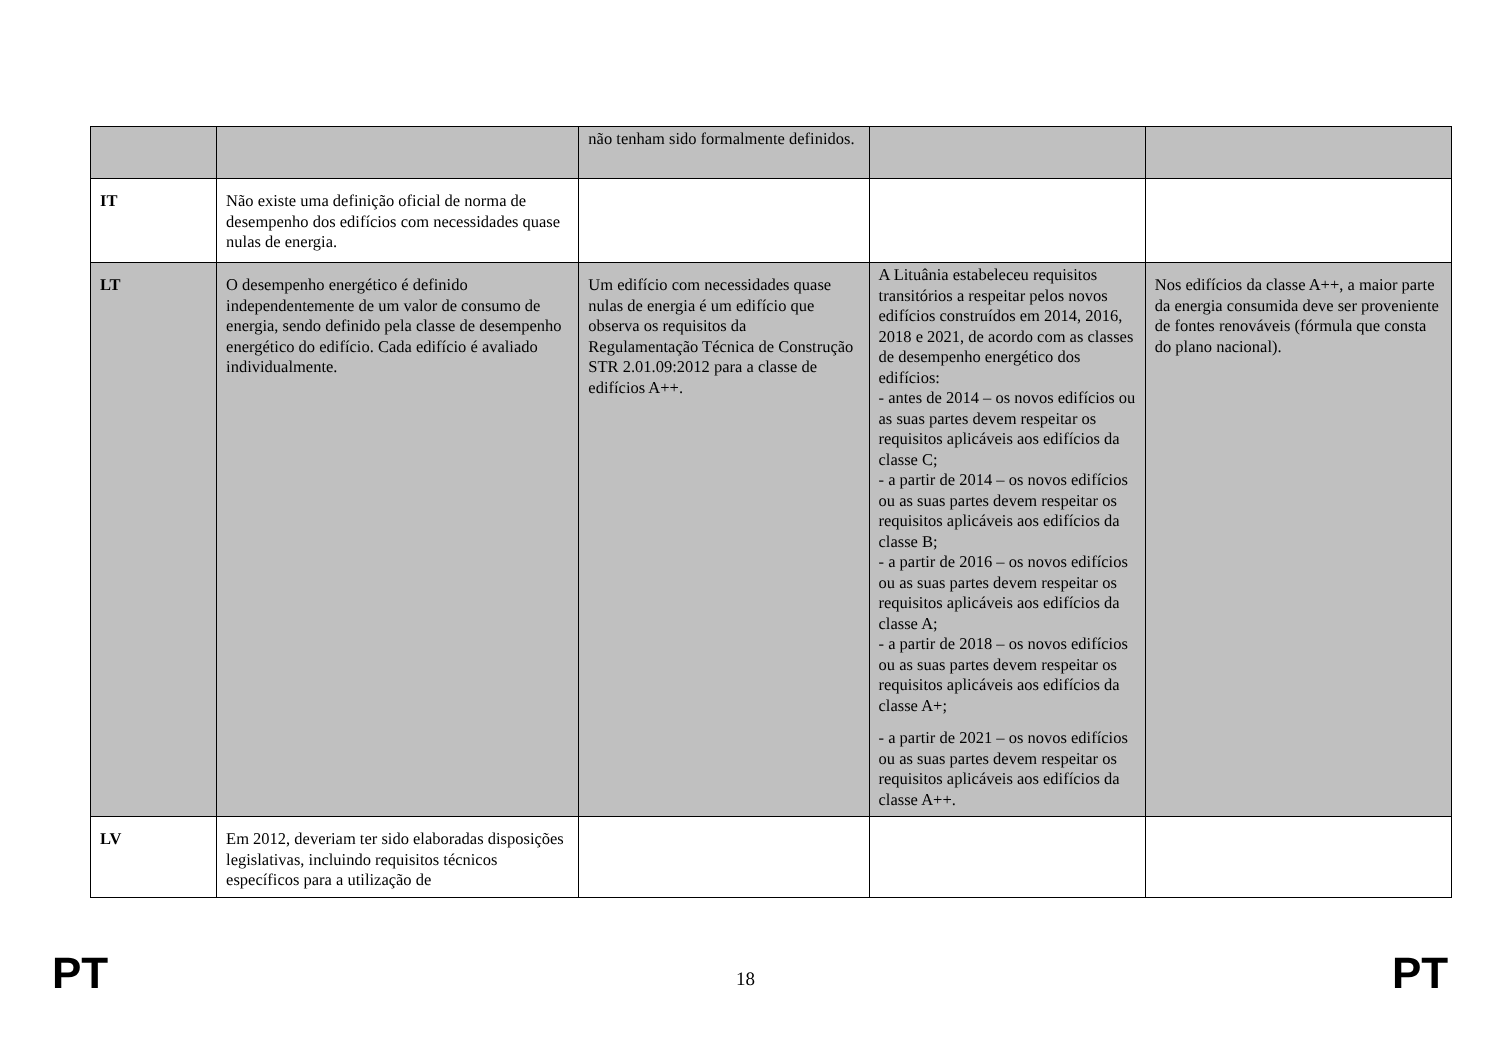| | | não tenham sido formalmente definidos. | | |
| IT | Não existe uma definição oficial de norma de desempenho dos edifícios com necessidades quase nulas de energia. | | | |
| LT | O desempenho energético é definido independentemente de um valor de consumo de energia, sendo definido pela classe de desempenho energético do edifício. Cada edifício é avaliado individualmente. | Um edifício com necessidades quase nulas de energia é um edifício que observa os requisitos da Regulamentação Técnica de Construção STR 2.01.09:2012 para a classe de edifícios A++. | A Lituânia estabeleceu requisitos transitórios a respeitar pelos novos edifícios construídos em 2014, 2016, 2018 e 2021, de acordo com as classes de desempenho energético dos edifícios: - antes de 2014 – os novos edifícios ou as suas partes devem respeitar os requisitos aplicáveis aos edifícios da classe C; - a partir de 2014 – os novos edifícios ou as suas partes devem respeitar os requisitos aplicáveis aos edifícios da classe B; - a partir de 2016 – os novos edifícios ou as suas partes devem respeitar os requisitos aplicáveis aos edifícios da classe A; - a partir de 2018 – os novos edifícios ou as suas partes devem respeitar os requisitos aplicáveis aos edifícios da classe A+; - a partir de 2021 – os novos edifícios ou as suas partes devem respeitar os requisitos aplicáveis aos edifícios da classe A++. | Nos edifícios da classe A++, a maior parte da energia consumida deve ser proveniente de fontes renováveis (fórmula que consta do plano nacional). |
| LV | Em 2012, deveriam ter sido elaboradas disposições legislativas, incluindo requisitos técnicos específicos para a utilização de | | | |
PT 18 PT